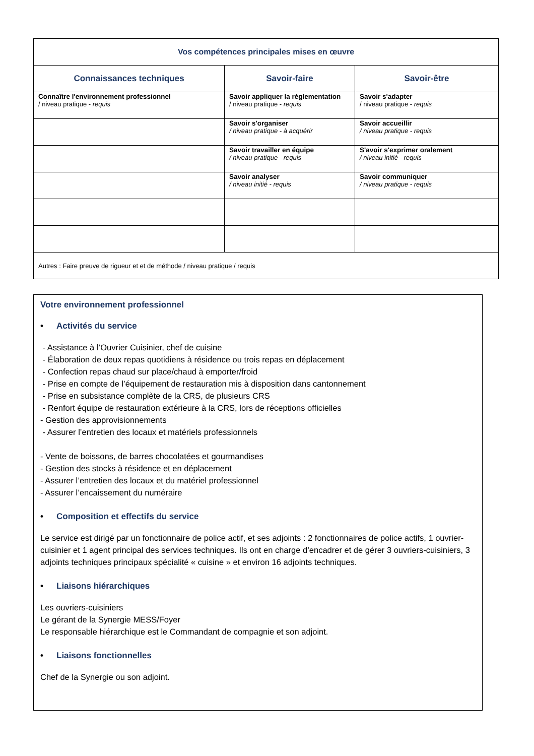| Vos compétences principales mises en œuvre | | |
| --- | --- | --- |
| Connaissances techniques | Savoir-faire | Savoir-être |
| Connaître l'environnement professionnel / niveau pratique - requis | Savoir appliquer la réglementation / niveau pratique - requis | Savoir s'adapter / niveau pratique - requis |
| | Savoir s'organiser / niveau pratique - à acquérir | Savoir accueillir / niveau pratique - requis |
| | Savoir travailler en équipe / niveau pratique - requis | S'avoir s'exprimer oralement / niveau initié - requis |
| | Savoir analyser / niveau initié - requis | Savoir communiquer / niveau pratique - requis |
| Autres : Faire preuve de rigueur et et de méthode / niveau pratique / requis | | |
Votre environnement professionnel
• Activités du service
- Assistance à l’Ouvrier Cuisinier, chef de cuisine
- Élaboration de deux repas quotidiens à résidence ou trois repas en déplacement
- Confection repas chaud sur place/chaud à emporter/froid
- Prise en compte de l’équipement de restauration mis à disposition dans cantonnement
- Prise en subsistance complète de la CRS, de plusieurs CRS
- Renfort équipe de restauration extérieure à la CRS, lors de réceptions officielles
- Gestion des approvisionnements
- Assurer l’entretien des locaux et matériels professionnels
- Vente de boissons, de barres chocolatées et gourmandises
- Gestion des stocks à résidence et en déplacement
- Assurer l’entretien des locaux et du matériel professionnel
- Assurer l’encaissement du numéraire
• Composition et effectifs du service
Le service est dirigé par un fonctionnaire de police actif, et ses adjoints : 2 fonctionnaires de police actifs, 1 ouvrier-cuisinier et 1 agent principal des services techniques. Ils ont en charge d’encadrer et de gérer 3 ouvriers-cuisiniers, 3 adjoints techniques principaux spécialité « cuisine » et environ 16 adjoints techniques.
• Liaisons hiérarchiques
Les ouvriers-cuisiniers
Le gérant de la Synergie MESS/Foyer
Le responsable hiérarchique est le Commandant de compagnie et son adjoint.
• Liaisons fonctionnelles
Chef de la Synergie ou son adjoint.